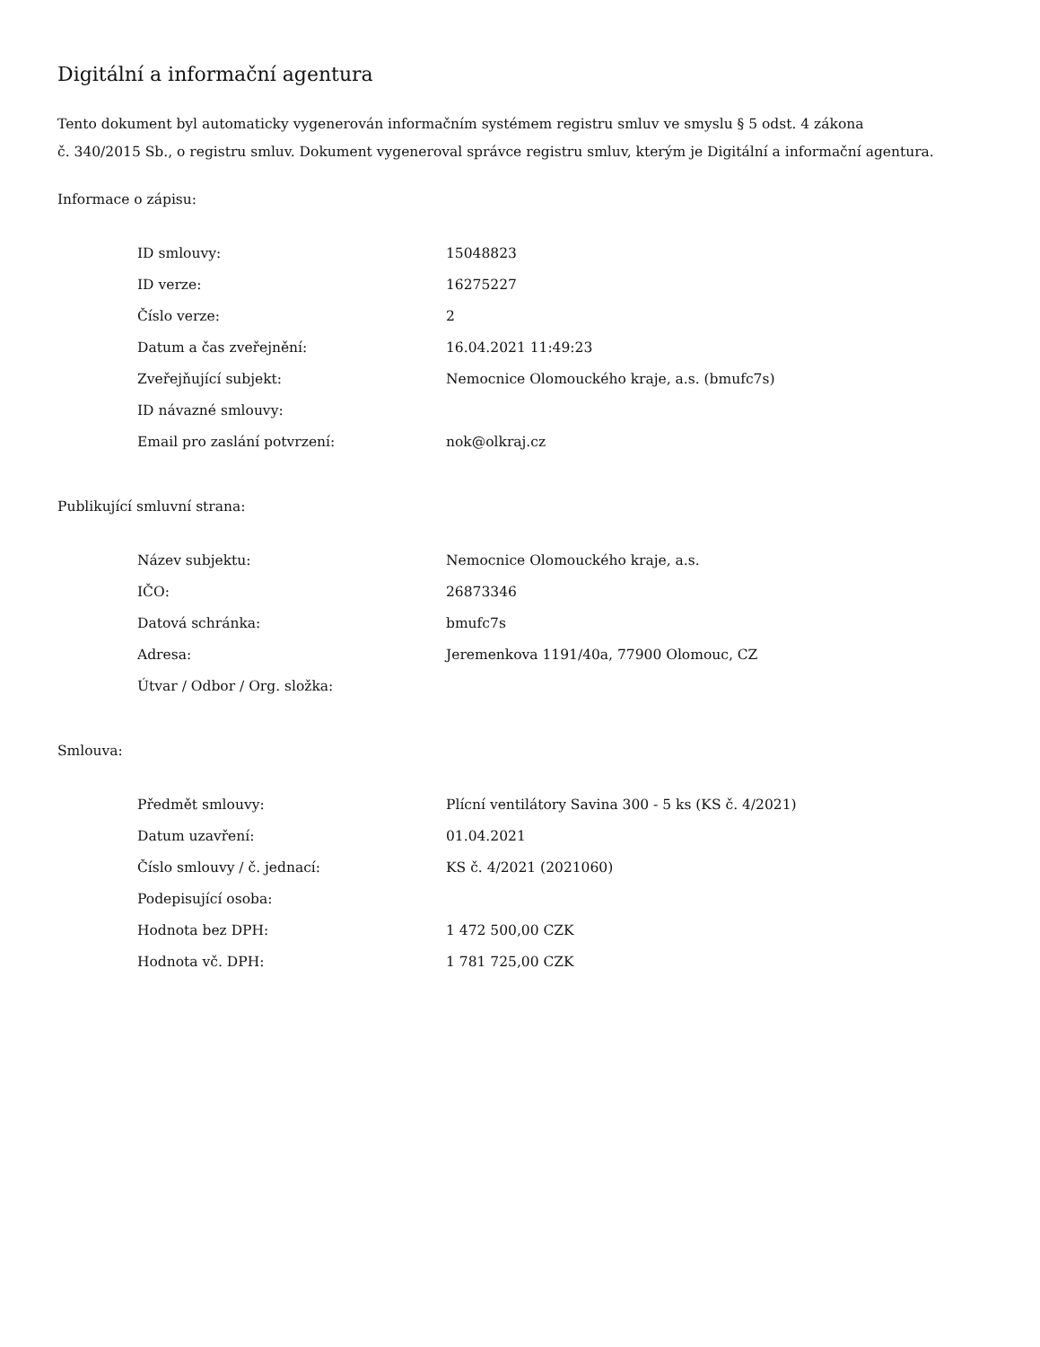Digitální a informační agentura
Tento dokument byl automaticky vygenerován informačním systémem registru smluv ve smyslu § 5 odst. 4 zákona
č. 340/2015 Sb., o registru smluv. Dokument vygeneroval správce registru smluv, kterým je Digitální a informační agentura.
Informace o zápisu:
| ID smlouvy: | 15048823 |
| ID verze: | 16275227 |
| Číslo verze: | 2 |
| Datum a čas zveřejnění: | 16.04.2021 11:49:23 |
| Zveřejňující subjekt: | Nemocnice Olomouckého kraje, a.s. (bmufc7s) |
| ID návazné smlouvy: | |
| Email pro zaslání potvrzení: | nok@olkraj.cz |
Publikující smluvní strana:
| Název subjektu: | Nemocnice Olomouckého kraje, a.s. |
| IČO: | 26873346 |
| Datová schránka: | bmufc7s |
| Adresa: | Jeremenkova 1191/40a, 77900 Olomouc, CZ |
| Útvar / Odbor / Org. složka: | |
Smlouva:
| Předmět smlouvy: | Plícní ventilátory Savina 300 - 5 ks (KS č. 4/2021) |
| Datum uzavření: | 01.04.2021 |
| Číslo smlouvy / č. jednací: | KS č. 4/2021 (2021060) |
| Podepisující osoba: | |
| Hodnota bez DPH: | 1 472 500,00 CZK |
| Hodnota vč. DPH: | 1 781 725,00 CZK |